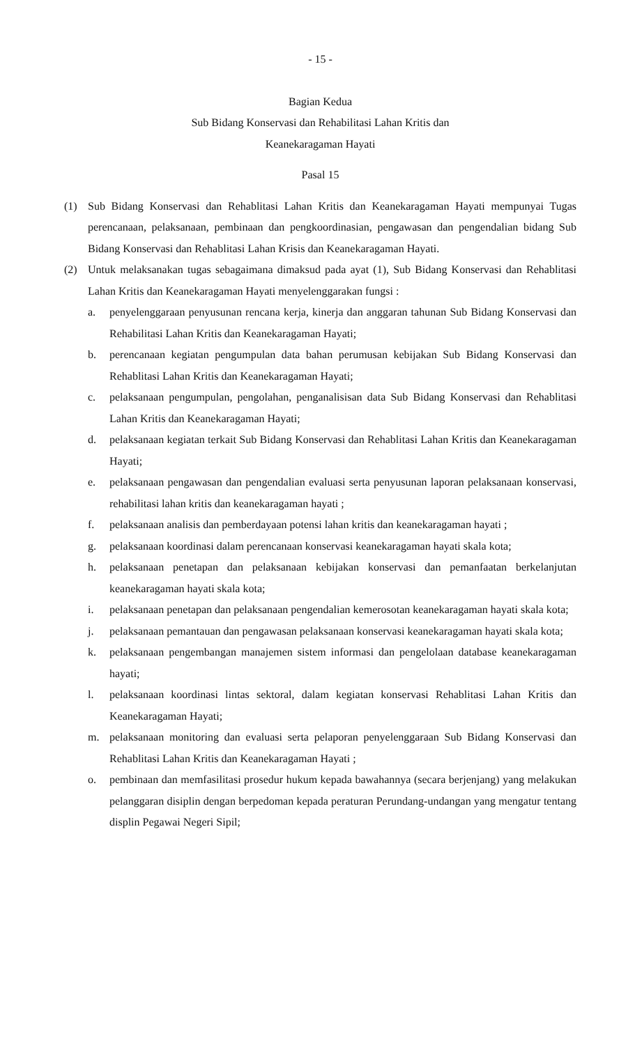- 15 -
Bagian Kedua
Sub Bidang Konservasi dan Rehabilitasi Lahan Kritis dan
Keanekaragaman Hayati
Pasal 15
(1) Sub Bidang Konservasi dan Rehablitasi Lahan Kritis dan Keanekaragaman Hayati mempunyai Tugas perencanaan, pelaksanaan, pembinaan dan pengkoordinasian, pengawasan dan pengendalian bidang Sub Bidang Konservasi dan Rehablitasi Lahan Krisis dan Keanekaragaman Hayati.
(2) Untuk melaksanakan tugas sebagaimana dimaksud pada ayat (1), Sub Bidang Konservasi dan Rehablitasi Lahan Kritis dan Keanekaragaman Hayati menyelenggarakan fungsi :
a. penyelenggaraan penyusunan rencana kerja, kinerja dan anggaran tahunan Sub Bidang Konservasi dan Rehabilitasi Lahan Kritis dan Keanekaragaman Hayati;
b. perencanaan kegiatan pengumpulan data bahan perumusan kebijakan Sub Bidang Konservasi dan Rehablitasi Lahan Kritis dan Keanekaragaman Hayati;
c. pelaksanaan pengumpulan, pengolahan, penganalisisan data Sub Bidang Konservasi dan Rehablitasi Lahan Kritis dan Keanekaragaman Hayati;
d. pelaksanaan kegiatan terkait Sub Bidang Konservasi dan Rehablitasi Lahan Kritis dan Keanekaragaman Hayati;
e. pelaksanaan pengawasan dan pengendalian evaluasi serta penyusunan laporan pelaksanaan konservasi, rehabilitasi lahan kritis dan keanekaragaman hayati ;
f. pelaksanaan analisis dan pemberdayaan potensi lahan kritis dan keanekaragaman hayati ;
g. pelaksanaan koordinasi dalam perencanaan konservasi keanekaragaman hayati skala kota;
h. pelaksanaan penetapan dan pelaksanaan kebijakan konservasi dan pemanfaatan berkelanjutan keanekaragaman hayati skala kota;
i. pelaksanaan penetapan dan pelaksanaan pengendalian kemerosotan keanekaragaman hayati skala kota;
j. pelaksanaan pemantauan dan pengawasan pelaksanaan konservasi keanekaragaman hayati skala kota;
k. pelaksanaan pengembangan manajemen sistem informasi dan pengelolaan database keanekaragaman hayati;
l. pelaksanaan koordinasi lintas sektoral, dalam kegiatan konservasi Rehablitasi Lahan Kritis dan Keanekaragaman Hayati;
m. pelaksanaan monitoring dan evaluasi serta pelaporan penyelenggaraan Sub Bidang Konservasi dan Rehablitasi Lahan Kritis dan Keanekaragaman Hayati ;
o. pembinaan dan memfasilitasi prosedur hukum kepada bawahannya (secara berjenjang) yang melakukan pelanggaran disiplin dengan berpedoman kepada peraturan Perundang-undangan yang mengatur tentang displin Pegawai Negeri Sipil;